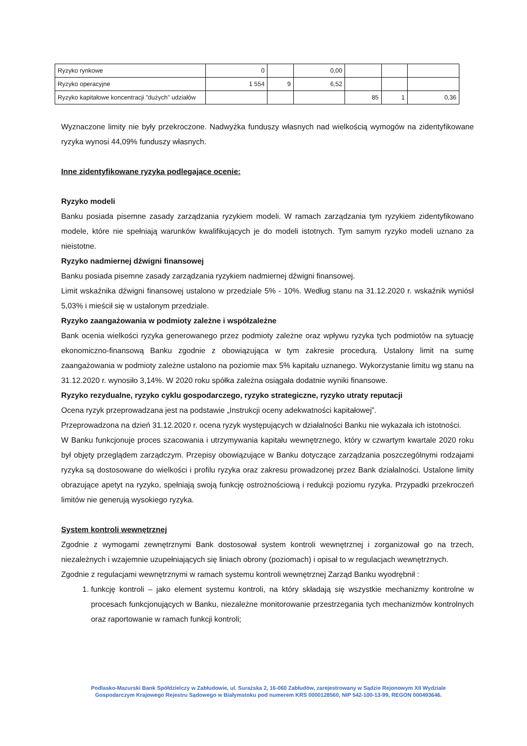| Ryzyko rynkowe | 0 | | 0,00 | | | |
| Ryzyko operacyjne | 1 554 | 9 | 6,52 | | | |
| Ryzyko kapitałowe koncentracji "dużych" udziałów | | | | 85 | 1 | 0,36 |
Wyznaczone limity nie były przekroczone. Nadwyżka funduszy własnych nad wielkością wymogów na zidentyfikowane ryzyka wynosi 44,09% funduszy własnych.
Inne zidentyfikowane ryzyka podlegające ocenie:
Ryzyko modeli
Banku posiada pisemne zasady zarządzania ryzykiem modeli. W ramach zarządzania tym ryzykiem zidentyfikowano modele, które nie spełniają warunków kwalifikujących je do modeli istotnych. Tym samym ryzyko modeli uznano za nieistotne.
Ryzyko nadmiernej dźwigni finansowej
Banku posiada pisemne zasady zarządzania ryzykiem nadmiernej dźwigni finansowej.
Limit wskaźnika dźwigni finansowej ustalono w przedziale 5% - 10%. Według stanu na 31.12.2020 r. wskaźnik wyniósł 5,03% i mieścił się w ustalonym przedziale.
Ryzyko zaangażowania w podmioty zależne i współzależne
Bank ocenia wielkości ryzyka generowanego przez podmioty zależne oraz wpływu ryzyka tych podmiotów na sytuację ekonomiczno-finansową Banku zgodnie z obowiązująca w tym zakresie procedurą. Ustalony limit na sumę zaangażowania w podmioty zależne ustalono na poziomie max 5% kapitału uznanego. Wykorzystanie limitu wg stanu na 31.12.2020 r. wynosiło 3,14%. W 2020 roku spółka zależna osiągała dodatnie wyniki finansowe.
Ryzyko rezydualne, ryzyko cyklu gospodarczego, ryzyko strategiczne, ryzyko utraty reputacji
Ocena ryzyk przeprowadzana jest na podstawie „Instrukcji oceny adekwatności kapitałowej”.
Przeprowadzona na dzień 31.12.2020 r. ocena ryzyk występujących w działalności Banku nie wykazała ich istotności.
W Banku funkcjonuje proces szacowania i utrzymywania kapitału wewnętrznego, który w czwartym kwartale 2020 roku był objęty przeglądem zarządczym. Przepisy obowiązujące w Banku dotyczące zarządzania poszczególnymi rodzajami ryzyka są dostosowane do wielkości i profilu ryzyka oraz zakresu prowadzonej przez Bank działalności. Ustalone limity obrazujące apetyt na ryzyko, spełniają swoją funkcję ostrożnościową i redukcji poziomu ryzyka. Przypadki przekroczeń limitów nie generują wysokiego ryzyka.
System kontroli wewnętrznej
Zgodnie z wymogami zewnętrznymi Bank dostosował system kontroli wewnętrznej i zorganizował go na trzech, niezależnych i wzajemnie uzupełniających się liniach obrony (poziomach) i opisał to w regulacjach wewnętrznych.
Zgodnie z regulacjami wewnętrznymi w ramach systemu kontroli wewnętrznej Zarząd Banku wyodrębnił :
1. funkcję kontroli – jako element systemu kontroli, na który składają się wszystkie mechanizmy kontrolne w procesach funkcjonujących w Banku, niezależne monitorowanie przestrzegania tych mechanizmów kontrolnych oraz raportowanie w ramach funkcji kontroli;
Podlasko-Mazurski Bank Spółdzielczy w Zabłudowie, ul. Surażska 2, 16-060 Zabłudów, zarejestrowany w Sądzie Rejonowym XII Wydziale Gospodarczym Krajowego Rejestru Sądowego w Białymstoku pod numerem KRS 0000128560, NIP 542-100-13-99, REGON 000493646.